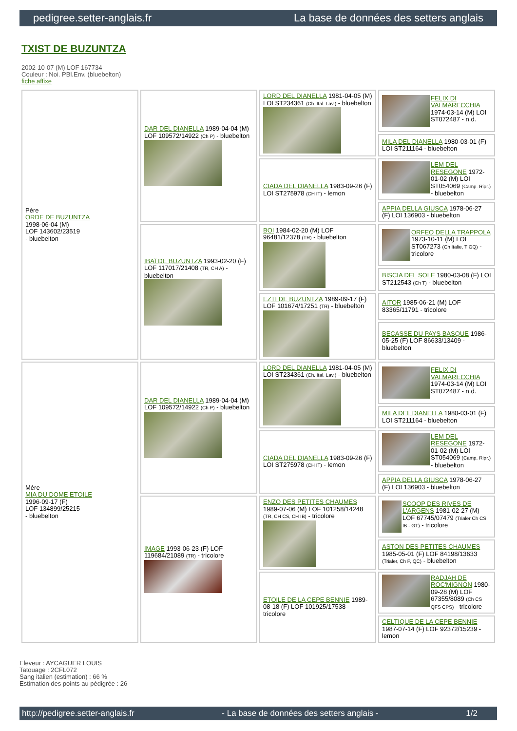pedigree.setter-anglais.fr La base de données des setters anglais
TXIST DE BUZUNTZA
2002-10-07 (M) LOF 167734
Couleur : Noi. PBl.Env. (bluebelton)
fiche affixe
| Père ORDE DE BUZUNTZA 1998-06-04 (M) LOF 143602/23519 - bluebelton | DAR DEL DIANELLA 1989-04-04 (M) LOF 109572/14922 (Ch P) - bluebelton | LORD DEL DIANELLA 1981-04-05 (M) LOI ST234361 (Ch. Ital. Lav.) - bluebelton | FELIX DI VALMARECCHIA 1974-03-14 (M) LOI ST072487 - n.d. |
| | | | MILA DEL DIANELLA 1980-03-01 (F) LOI ST211164 - bluebelton |
| | | CIADA DEL DIANELLA 1983-09-26 (F) LOI ST275978 (CH IT) - lemon | LEM DEL RESEGONE 1972-01-02 (M) LOI ST054069 (Camp. Ripr.) - bluebelton |
| | | | APPIA DELLA GIUSCA 1978-06-27 (F) LOI 136903 - bluebelton |
| | IBAÏ DE BUZUNTZA 1993-02-20 (F) LOF 117017/21408 (TR, CH A) - bluebelton | BOI 1984-02-20 (M) LOF 96481/12378 (TR) - bluebelton | ORFEO DELLA TRAPPOLA 1973-10-11 (M) LOI ST067273 (Ch Italie, T GQ) - tricolore |
| | | | BISCIA DEL SOLE 1980-03-08 (F) LOI ST212543 (Ch T) - bluebelton |
| | | EZTI DE BUZUNTZA 1989-09-17 (F) LOF 101674/17251 (TR) - bluebelton | AITOR 1985-06-21 (M) LOF 83365/11791 - tricolore |
| | | | BECASSE DU PAYS BASQUE 1986-05-25 (F) LOF 86633/13409 - bluebelton |
| Mère MIA DU DOME ETOILE 1996-09-17 (F) LOF 134899/25215 - bluebelton | DAR DEL DIANELLA 1989-04-04 (M) LOF 109572/14922 (Ch P) - bluebelton | LORD DEL DIANELLA 1981-04-05 (M) LOI ST234361 (Ch. Ital. Lav.) - bluebelton | FELIX DI VALMARECCHIA 1974-03-14 (M) LOI ST072487 - n.d. |
| | | | MILA DEL DIANELLA 1980-03-01 (F) LOI ST211164 - bluebelton |
| | | CIADA DEL DIANELLA 1983-09-26 (F) LOI ST275978 (CH IT) - lemon | LEM DEL RESEGONE 1972-01-02 (M) LOI ST054069 (Camp. Ripr.) - bluebelton |
| | | | APPIA DELLA GIUSCA 1978-06-27 (F) LOI 136903 - bluebelton |
| | IMAGE 1993-06-23 (F) LOF 119684/21089 (TR) - tricolore | ENZO DES PETITES CHAUMES 1989-07-06 (M) LOF 101258/14248 (TR, CH CS, CH IB) - tricolore | SCOOP DES RIVES DE L'ARGENS 1981-02-27 (M) LOF 67745/07479 (Trialer Ch CS IB - GT) - tricolore |
| | | | ASTON DES PETITES CHAUMES 1985-05-01 (F) LOF 84198/13633 (Trialer, Ch P, QC) - bluebelton |
| | | ETOILE DE LA CEPE BENNIE 1989-08-18 (F) LOF 101925/17538 - tricolore | RADJAH DE ROC'MIGNON 1980-09-28 (M) LOF 67355/8089 (Ch CS QFS CPS) - tricolore |
| | | | CELTIQUE DE LA CEPE BENNIE 1987-07-14 (F) LOF 92372/15239 - lemon |
Eleveur : AYCAGUER LOUIS
Tatouage : 2CFL072
Sang italien (estimation) : 66 %
Estimation des points au pédigrée : 26
http://pedigree.setter-anglais.fr - La base de données des setters anglais - 1/2